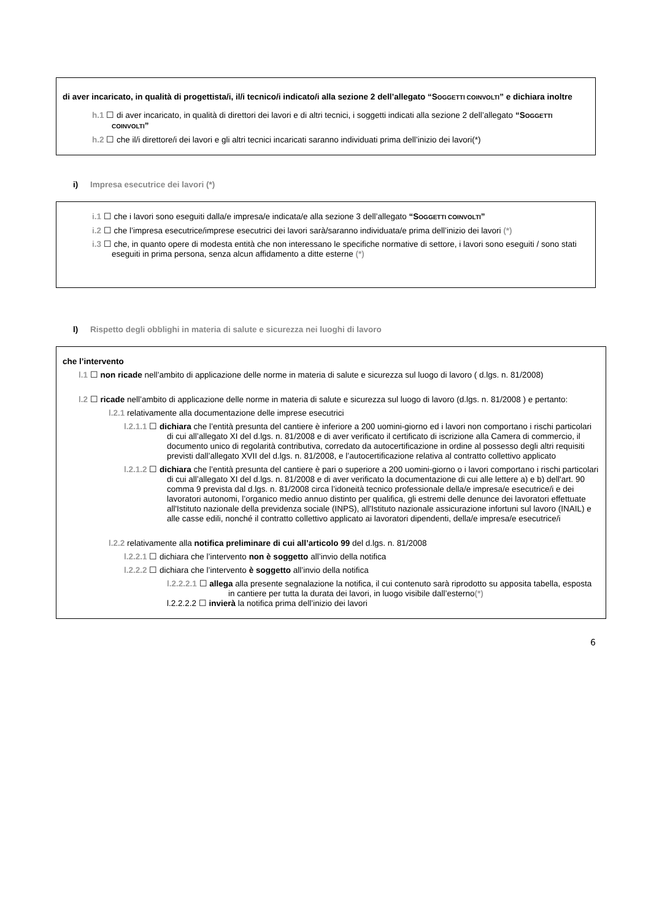di aver incaricato, in qualità di progettista/i, il/i tecnico/i indicato/i alla sezione 2 dell’allegato “SOGGETTI COINVOLTI” e dichiara inoltre
h.1 ☐ di aver incaricato, in qualità di direttori dei lavori e di altri tecnici, i soggetti indicati alla sezione 2 dell’allegato “SOGGETTI COINVOLTI”
h.2 ☐ che il/i direttore/i dei lavori e gli altri tecnici incaricati saranno individuati prima dell’inizio dei lavori(*)
i) Impresa esecutrice dei lavori (*)
i.1 ☐ che i lavori sono eseguiti dalla/e impresa/e indicata/e alla sezione 3 dell’allegato “SOGGETTI COINVOLTI”
i.2 ☐ che l’impresa esecutrice/imprese esecutrici dei lavori sarà/saranno individuata/e prima dell’inizio dei lavori (*)
i.3 ☐ che, in quanto opere di modesta entità che non interessano le specifiche normative di settore, i lavori sono eseguiti / sono stati eseguiti in prima persona, senza alcun affidamento a ditte esterne (*)
l) Rispetto degli obblighi in materia di salute e sicurezza nei luoghi di lavoro
che l’intervento
l.1 ☐ non ricade nell’ambito di applicazione delle norme in materia di salute e sicurezza sul luogo di lavoro ( d.lgs. n. 81/2008)
l.2 ☐ ricade nell’ambito di applicazione delle norme in materia di salute e sicurezza sul luogo di lavoro (d.lgs. n. 81/2008 ) e pertanto:
l.2.1 relativamente alla documentazione delle imprese esecutrici
l.2.1.1 ☐ dichiara che l’entità presunta del cantiere è inferiore a 200 uomini-giorno ed i lavori non comportano i rischi particolari di cui all’allegato XI del d.lgs. n. 81/2008 e di aver verificato il certificato di iscrizione alla Camera di commercio, il documento unico di regolarità contributiva, corredato da autocertificazione in ordine al possesso degli altri requisiti previsti dall’allegato XVII del d.lgs. n. 81/2008, e l’autocertificazione relativa al contratto collettivo applicato
l.2.1.2 ☐ dichiara che l’entità presunta del cantiere è pari o superiore a 200 uomini-giorno o i lavori comportano i rischi particolari di cui all’allegato XI del d.lgs. n. 81/2008 e di aver verificato la documentazione di cui alle lettere a) e b) dell'art. 90 comma 9 prevista dal d.lgs. n. 81/2008 circa l’idoneità tecnico professionale della/e impresa/e esecutrice/i e dei lavoratori autonomi, l’organico medio annuo distinto per qualifica, gli estremi delle denunce dei lavoratori effettuate all'Istituto nazionale della previdenza sociale (INPS), all'Istituto nazionale assicurazione infortuni sul lavoro (INAIL) e alle casse edili, nonché il contratto collettivo applicato ai lavoratori dipendenti, della/e impresa/e esecutrice/i
l.2.2 relativamente alla notifica preliminare di cui all’articolo 99 del d.lgs. n. 81/2008
l.2.2.1 ☐ dichiara che l’intervento non è soggetto all’invio della notifica
l.2.2.2 ☐ dichiara che l’intervento è soggetto all’invio della notifica
l.2.2.2.1 ☐ allega alla presente segnalazione la notifica, il cui contenuto sarà riprodotto su apposita tabella, esposta in cantiere per tutta la durata dei lavori, in luogo visibile dall’esterno(*)
l.2.2.2.2 ☐ invierà la notifica prima dell’inizio dei lavori
6